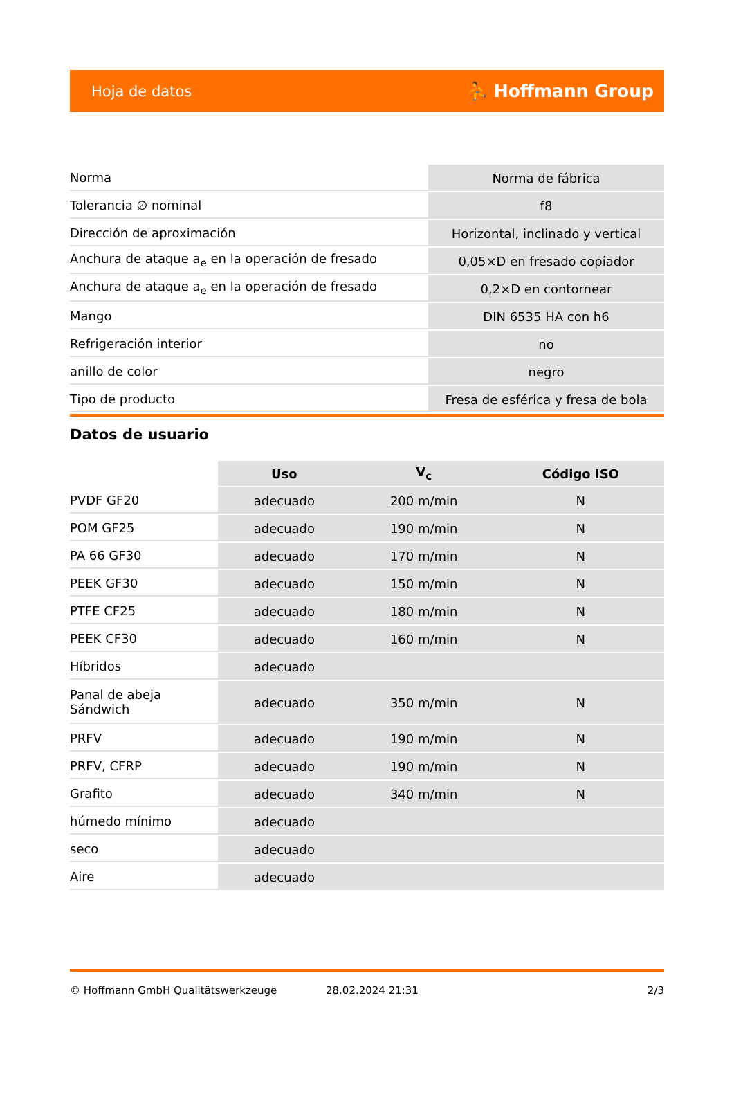Hoja de datos ⛹ Hoffmann Group
| Norma | Norma de fábrica |
| Tolerancia ∅ nominal | f8 |
| Dirección de aproximación | Horizontal, inclinado y vertical |
| Anchura de ataque a<sub>e</sub> en la operación de fresado | 0,05×D en fresado copiador |
| Anchura de ataque a<sub>e</sub> en la operación de fresado | 0,2×D en contornear |
| Mango | DIN 6535 HA con h6 |
| Refrigeración interior | no |
| anillo de color | negro |
| Tipo de producto | Fresa de esférica y fresa de bola |
Datos de usuario
| | Uso | V<sub>c</sub> | Código ISO |
| PVDF GF20 | adecuado | 200 m/min | N |
| POM GF25 | adecuado | 190 m/min | N |
| PA 66 GF30 | adecuado | 170 m/min | N |
| PEEK GF30 | adecuado | 150 m/min | N |
| PTFE CF25 | adecuado | 180 m/min | N |
| PEEK CF30 | adecuado | 160 m/min | N |
| Híbridos | adecuado | | |
| Panal de abeja Sándwich | adecuado | 350 m/min | N |
| PRFV | adecuado | 190 m/min | N |
| PRFV, CFRP | adecuado | 190 m/min | N |
| Grafito | adecuado | 340 m/min | N |
| húmedo mínimo | adecuado | | |
| seco | adecuado | | |
| Aire | adecuado | | |
© Hoffmann GmbH Qualitätswerkzeuge 28.02.2024 21:31 2/3